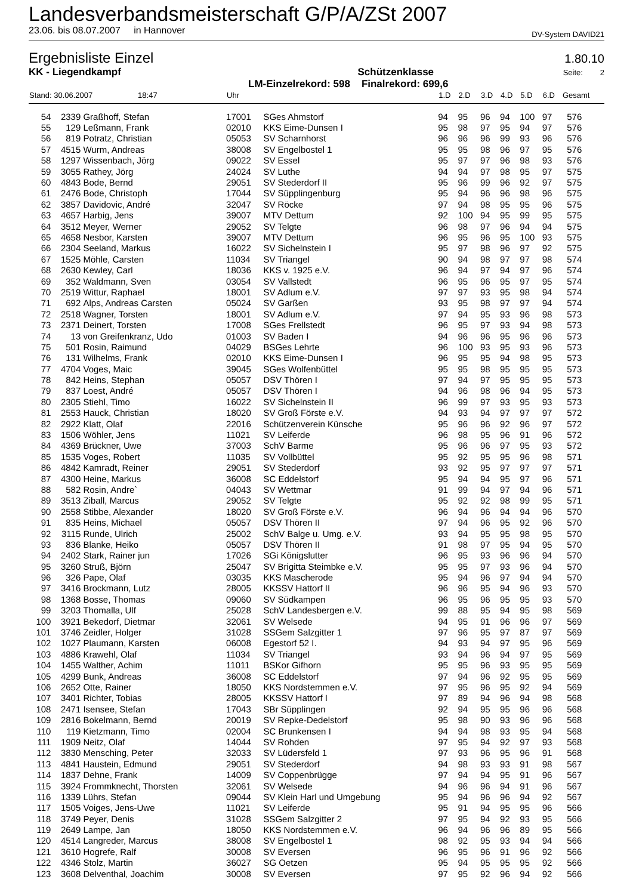Landesverbandsmeisterschaft G/P/A/ZSt 2007
23.06. bis 08.07.2007 in Hannover DV-System DAVID21
Ergebnisliste Einzel 1.80.10
KK - Liegendkampf Schützenklasse Seite: 2
LM-Einzelrekord: 598 Finalrekord: 699,6
| Stand: 30.06.2007 18:47 | | | Uhr | | 1.D | 2.D | 3.D | 4.D | 5.D | 6.D | Gesamt |
| --- | --- | --- | --- | --- | --- | --- | --- | --- | --- | --- | --- |
| 54 | 2339 | Graßhoff, Stefan | 17001 | SGes Ahmstorf | 94 | 95 | 96 | 94 | 100 | 97 | 576 |
| 55 | 129 | Leßmann, Frank | 02010 | KKS Eime-Dunsen I | 95 | 98 | 97 | 95 | 94 | 97 | 576 |
| 56 | 819 | Potratz, Christian | 05053 | SV Scharnhorst | 96 | 96 | 96 | 99 | 93 | 96 | 576 |
| 57 | 4515 | Wurm, Andreas | 38008 | SV Engelbostel 1 | 95 | 95 | 98 | 96 | 97 | 95 | 576 |
| 58 | 1297 | Wissenbach, Jörg | 09022 | SV Essel | 95 | 97 | 97 | 96 | 98 | 93 | 576 |
| 59 | 3055 | Rathey, Jörg | 24024 | SV Luthe | 94 | 94 | 97 | 98 | 95 | 97 | 575 |
| 60 | 4843 | Bode, Bernd | 29051 | SV Stederdorf II | 95 | 96 | 99 | 96 | 92 | 97 | 575 |
| 61 | 2476 | Bode, Christoph | 17044 | SV Süpplingenburg | 95 | 94 | 96 | 96 | 98 | 96 | 575 |
| 62 | 3857 | Davidovic, André | 32047 | SV Röcke | 97 | 94 | 98 | 95 | 95 | 96 | 575 |
| 63 | 4657 | Harbig, Jens | 39007 | MTV Dettum | 92 | 100 | 94 | 95 | 99 | 95 | 575 |
| 64 | 3512 | Meyer, Werner | 29052 | SV Telgte | 96 | 98 | 97 | 96 | 94 | 94 | 575 |
| 65 | 4658 | Nesbor, Karsten | 39007 | MTV Dettum | 96 | 95 | 96 | 95 | 100 | 93 | 575 |
| 66 | 2304 | Seeland, Markus | 16022 | SV Sichelnstein I | 95 | 97 | 98 | 96 | 97 | 92 | 575 |
| 67 | 1525 | Möhle, Carsten | 11034 | SV Triangel | 90 | 94 | 98 | 97 | 97 | 98 | 574 |
| 68 | 2630 | Kewley, Carl | 18036 | KKS v. 1925 e.V. | 96 | 94 | 97 | 94 | 97 | 96 | 574 |
| 69 | 352 | Waldmann, Sven | 03054 | SV Vallstedt | 96 | 95 | 96 | 95 | 97 | 95 | 574 |
| 70 | 2519 | Wittur, Raphael | 18001 | SV Adlum e.V. | 97 | 97 | 93 | 95 | 98 | 94 | 574 |
| 71 | 692 | Alps, Andreas Carsten | 05024 | SV Garßen | 93 | 95 | 98 | 97 | 97 | 94 | 574 |
| 72 | 2518 | Wagner, Torsten | 18001 | SV Adlum e.V. | 97 | 94 | 95 | 93 | 96 | 98 | 573 |
| 73 | 2371 | Deinert, Torsten | 17008 | SGes Frellstedt | 96 | 95 | 97 | 93 | 94 | 98 | 573 |
| 74 | 13 | von Greifenkranz, Udo | 01003 | SV Baden I | 94 | 96 | 96 | 95 | 96 | 96 | 573 |
| 75 | 501 | Rosin, Raimund | 04029 | BSGes Lehrte | 96 | 100 | 93 | 95 | 93 | 96 | 573 |
| 76 | 131 | Wilhelms, Frank | 02010 | KKS Eime-Dunsen I | 96 | 95 | 95 | 94 | 98 | 95 | 573 |
| 77 | 4704 | Voges, Maic | 39045 | SGes Wolfenbüttel | 95 | 95 | 98 | 95 | 95 | 95 | 573 |
| 78 | 842 | Heins, Stephan | 05057 | DSV Thören I | 97 | 94 | 97 | 95 | 95 | 95 | 573 |
| 79 | 837 | Loest, André | 05057 | DSV Thören I | 94 | 96 | 98 | 96 | 94 | 95 | 573 |
| 80 | 2305 | Stiehl, Timo | 16022 | SV Sichelnstein II | 96 | 99 | 97 | 93 | 95 | 93 | 573 |
| 81 | 2553 | Hauck, Christian | 18020 | SV Groß Förste e.V. | 94 | 93 | 94 | 97 | 97 | 97 | 572 |
| 82 | 2922 | Klatt, Olaf | 22016 | Schützenverein Künsche | 95 | 96 | 96 | 92 | 96 | 97 | 572 |
| 83 | 1506 | Wöhler, Jens | 11021 | SV Leiferde | 96 | 98 | 95 | 96 | 91 | 96 | 572 |
| 84 | 4369 | Brückner, Uwe | 37003 | SchV Barme | 95 | 96 | 96 | 97 | 95 | 93 | 572 |
| 85 | 1535 | Voges, Robert | 11035 | SV Vollbüttel | 95 | 92 | 95 | 95 | 96 | 98 | 571 |
| 86 | 4842 | Kamradt, Reiner | 29051 | SV Stederdorf | 93 | 92 | 95 | 97 | 97 | 97 | 571 |
| 87 | 4300 | Heine, Markus | 36008 | SC Eddelstorf | 95 | 94 | 94 | 95 | 97 | 96 | 571 |
| 88 | 582 | Rosin, Andre` | 04043 | SV Wettmar | 91 | 99 | 94 | 97 | 94 | 96 | 571 |
| 89 | 3513 | Ziball, Marcus | 29052 | SV Telgte | 95 | 92 | 92 | 98 | 99 | 95 | 571 |
| 90 | 2558 | Stibbe, Alexander | 18020 | SV Groß Förste e.V. | 96 | 94 | 96 | 94 | 94 | 96 | 570 |
| 91 | 835 | Heins, Michael | 05057 | DSV Thören II | 97 | 94 | 96 | 95 | 92 | 96 | 570 |
| 92 | 3115 | Runde, Ulrich | 25002 | SchV Balge u. Umg. e.V. | 93 | 94 | 95 | 95 | 98 | 95 | 570 |
| 93 | 836 | Blanke, Heiko | 05057 | DSV Thören II | 91 | 98 | 97 | 95 | 94 | 95 | 570 |
| 94 | 2402 | Stark, Rainer jun | 17026 | SGi Königslutter | 96 | 95 | 93 | 96 | 96 | 94 | 570 |
| 95 | 3260 | Struß, Björn | 25047 | SV Brigitta Steimbke e.V. | 95 | 95 | 97 | 93 | 96 | 94 | 570 |
| 96 | 326 | Pape, Olaf | 03035 | KKS Mascherode | 95 | 94 | 96 | 97 | 94 | 94 | 570 |
| 97 | 3416 | Brockmann, Lutz | 28005 | KKSSV Hattorf II | 96 | 96 | 95 | 94 | 96 | 93 | 570 |
| 98 | 1368 | Bosse, Thomas | 09060 | SV Südkampen | 96 | 95 | 96 | 95 | 95 | 93 | 570 |
| 99 | 3203 | Thomalla, Ulf | 25028 | SchV Landesbergen e.V. | 99 | 88 | 95 | 94 | 95 | 98 | 569 |
| 100 | 3921 | Bekedorf, Dietmar | 32061 | SV Welsede | 94 | 95 | 91 | 96 | 96 | 97 | 569 |
| 101 | 3746 | Zeidler, Holger | 31028 | SSGem Salzgitter 1 | 97 | 96 | 95 | 97 | 87 | 97 | 569 |
| 102 | 1027 | Plaumann, Karsten | 06008 | Egestorf 52 I. | 94 | 93 | 94 | 97 | 95 | 96 | 569 |
| 103 | 4886 | Krawehl, Olaf | 11034 | SV Triangel | 93 | 94 | 96 | 94 | 97 | 95 | 569 |
| 104 | 1455 | Walther, Achim | 11011 | BSKor Gifhorn | 95 | 95 | 96 | 93 | 95 | 95 | 569 |
| 105 | 4299 | Bunk, Andreas | 36008 | SC Eddelstorf | 97 | 94 | 96 | 92 | 95 | 95 | 569 |
| 106 | 2652 | Otte, Rainer | 18050 | KKS Nordstemmen e.V. | 97 | 95 | 96 | 95 | 92 | 94 | 569 |
| 107 | 3401 | Richter, Tobias | 28005 | KKSSV Hattorf I | 97 | 89 | 94 | 96 | 94 | 98 | 568 |
| 108 | 2471 | Isensee, Stefan | 17043 | SBr Süpplingen | 92 | 94 | 95 | 95 | 96 | 96 | 568 |
| 109 | 2816 | Bokelmann, Bernd | 20019 | SV Repke-Dedelstorf | 95 | 98 | 90 | 93 | 96 | 96 | 568 |
| 110 | 119 | Kietzmann, Timo | 02004 | SC Brunkensen I | 94 | 94 | 98 | 93 | 95 | 94 | 568 |
| 111 | 1909 | Neitz, Olaf | 14044 | SV Rohden | 97 | 95 | 94 | 92 | 97 | 93 | 568 |
| 112 | 3830 | Mensching, Peter | 32033 | SV Lüdersfeld 1 | 97 | 93 | 96 | 95 | 96 | 91 | 568 |
| 113 | 4841 | Haustein, Edmund | 29051 | SV Stederdorf | 94 | 98 | 93 | 93 | 91 | 98 | 567 |
| 114 | 1837 | Dehne, Frank | 14009 | SV Coppenbrügge | 97 | 94 | 94 | 95 | 91 | 96 | 567 |
| 115 | 3924 | Frommknecht, Thorsten | 32061 | SV Welsede | 94 | 96 | 96 | 94 | 91 | 96 | 567 |
| 116 | 1339 | Lührs, Stefan | 09044 | SV Klein Harl und Umgebung | 95 | 94 | 96 | 96 | 94 | 92 | 567 |
| 117 | 1505 | Voiges, Jens-Uwe | 11021 | SV Leiferde | 95 | 91 | 94 | 95 | 95 | 96 | 566 |
| 118 | 3749 | Peyer, Denis | 31028 | SSGem Salzgitter 2 | 97 | 95 | 94 | 92 | 93 | 95 | 566 |
| 119 | 2649 | Lampe, Jan | 18050 | KKS Nordstemmen e.V. | 96 | 94 | 96 | 96 | 89 | 95 | 566 |
| 120 | 4514 | Langreder, Marcus | 38008 | SV Engelbostel 1 | 98 | 92 | 95 | 93 | 94 | 94 | 566 |
| 121 | 3610 | Hogrefe, Ralf | 30008 | SV Eversen | 96 | 95 | 96 | 91 | 96 | 92 | 566 |
| 122 | 4346 | Stolz, Martin | 36027 | SG Oetzen | 95 | 94 | 95 | 95 | 95 | 92 | 566 |
| 123 | 3608 | Delventhal, Joachim | 30008 | SV Eversen | 97 | 95 | 92 | 96 | 94 | 92 | 566 |